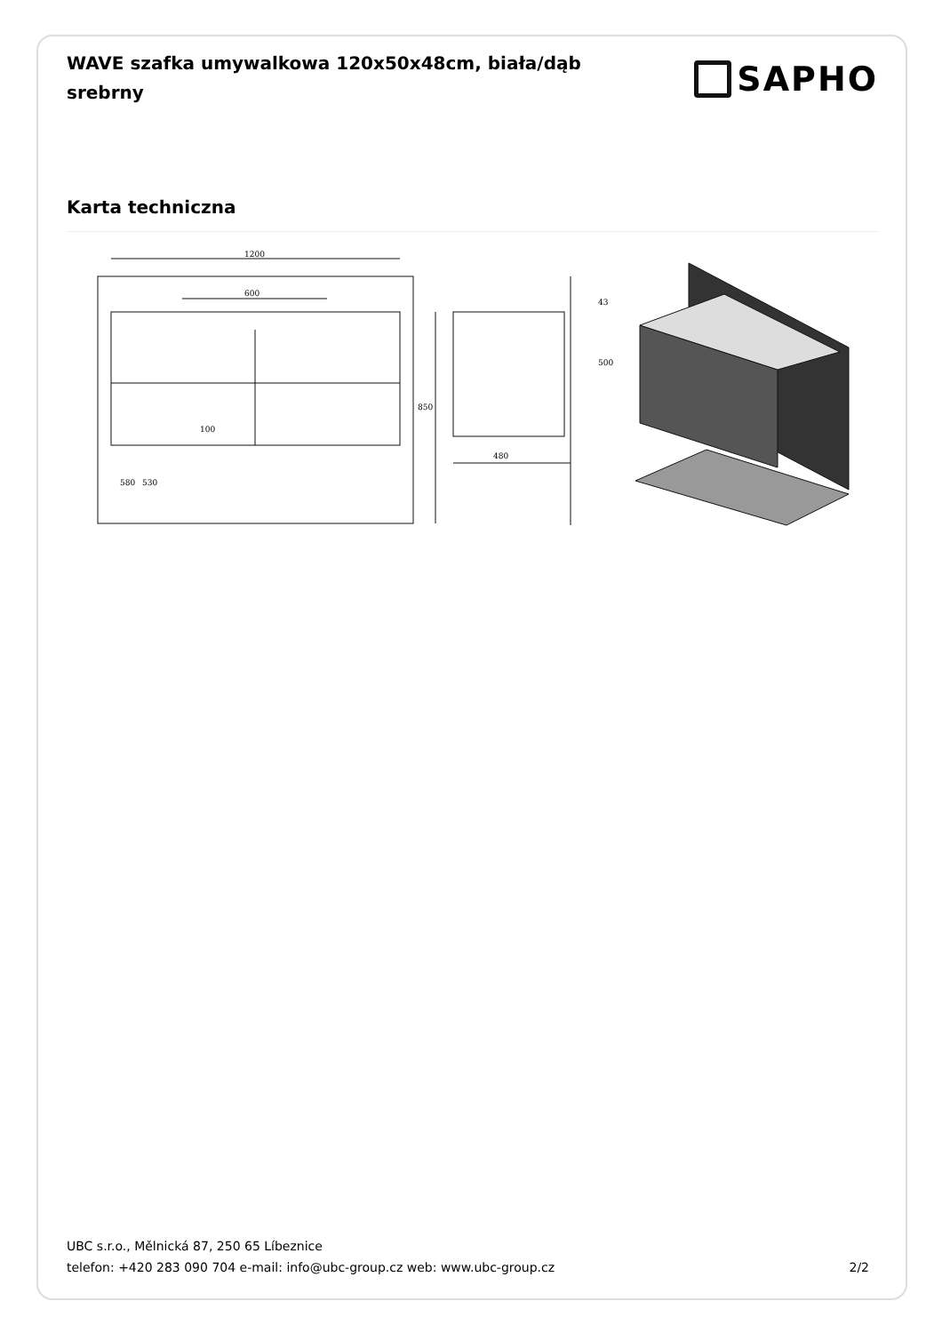WAVE szafka umywalkowa 120x50x48cm, biała/dąb srebrny
SAPHO
Karta techniczna
1200
600
100
850
580
530
480
500
43
UBC s.r.o., Mělnická 87, 250 65 Líbeznice
telefon: +420 283 090 704 e-mail: info@ubc-group.cz web: www.ubc-group.cz 2/2